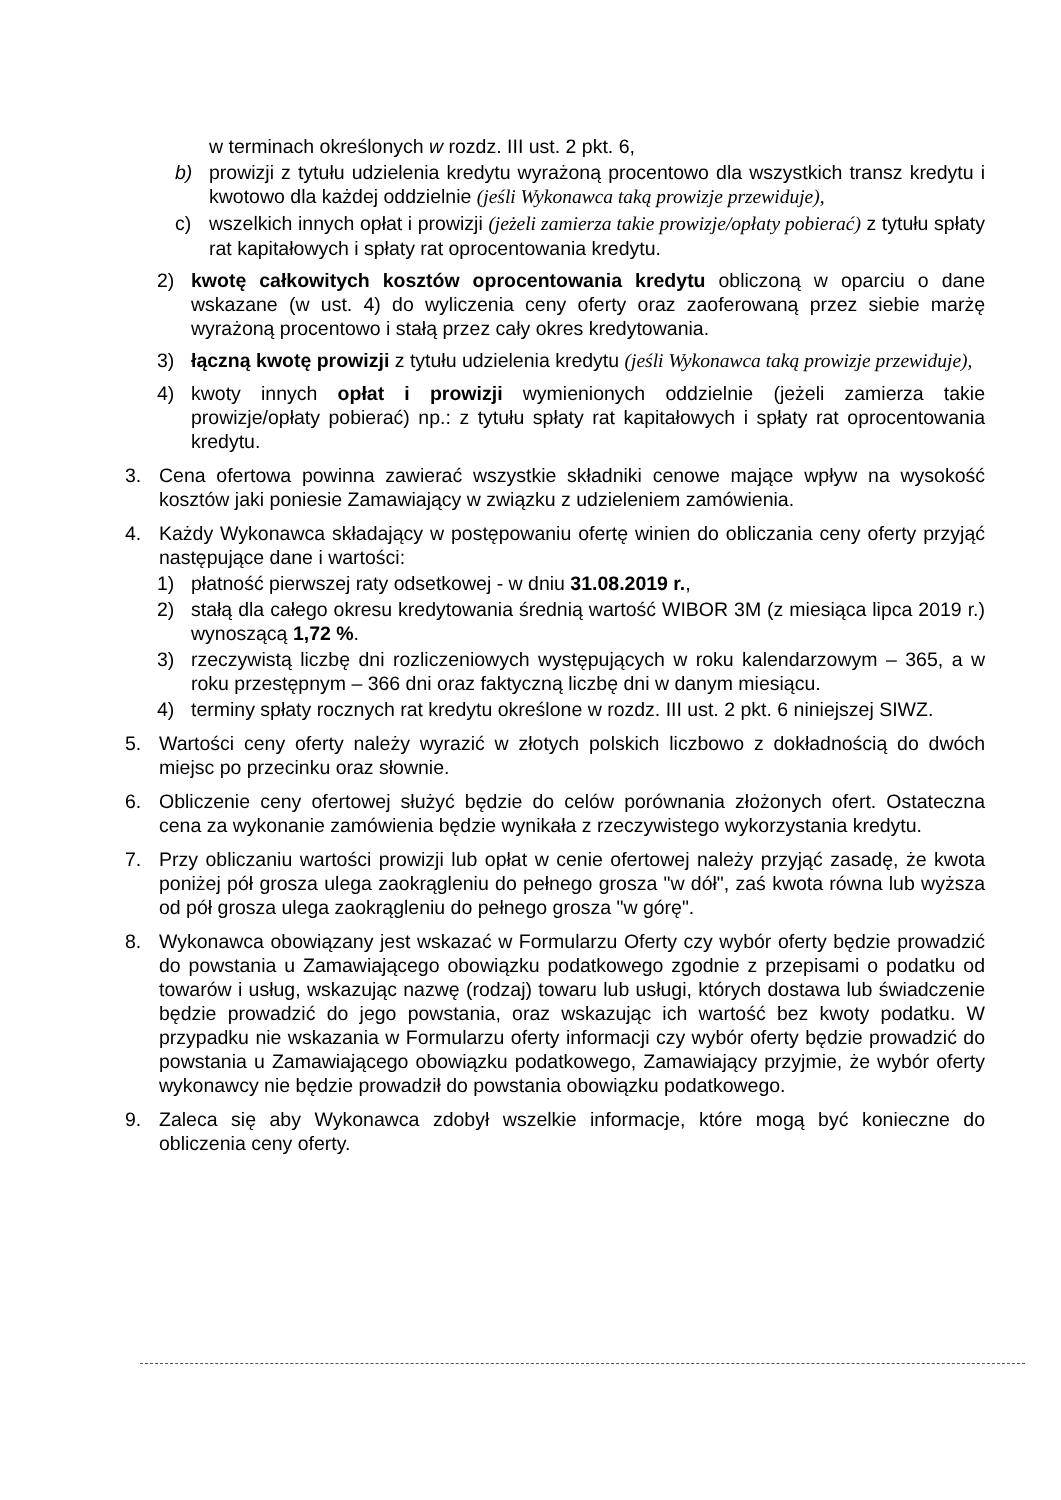w terminach określonych w rozdz. III ust. 2 pkt. 6,
b) prowizji z tytułu udzielenia kredytu wyrażoną procentowo dla wszystkich transz kredytu i kwotowo dla każdej oddzielnie (jeśli Wykonawca taką prowizje przewiduje),
c) wszelkich innych opłat i prowizji (jeżeli zamierza takie prowizje/opłaty pobierać) z tytułu spłaty rat kapitałowych i spłaty rat oprocentowania kredytu.
2) kwotę całkowitych kosztów oprocentowania kredytu obliczoną w oparciu o dane wskazane (w ust. 4) do wyliczenia ceny oferty oraz zaoferowaną przez siebie marżę wyrażoną procentowo i stałą przez cały okres kredytowania.
3) łączną kwotę prowizji z tytułu udzielenia kredytu (jeśli Wykonawca taką prowizje przewiduje),
4) kwoty innych opłat i prowizji wymienionych oddzielnie (jeżeli zamierza takie prowizje/opłaty pobierać) np.: z tytułu spłaty rat kapitałowych i spłaty rat oprocentowania kredytu.
3. Cena ofertowa powinna zawierać wszystkie składniki cenowe mające wpływ na wysokość kosztów jaki poniesie Zamawiający w związku z udzieleniem zamówienia.
4. Każdy Wykonawca składający w postępowaniu ofertę winien do obliczania ceny oferty przyjąć następujące dane i wartości:
1) płatność pierwszej raty odsetkowej - w dniu 31.08.2019 r.,
2) stałą dla całego okresu kredytowania średnią wartość WIBOR 3M (z miesiąca lipca 2019 r.) wynoszącą 1,72 %.
3) rzeczywistą liczbę dni rozliczeniowych występujących w roku kalendarzowym – 365, a w roku przestępnym – 366 dni oraz faktyczną liczbę dni w danym miesiącu.
4) terminy spłaty rocznych rat kredytu określone w rozdz. III ust. 2 pkt. 6 niniejszej SIWZ.
5. Wartości ceny oferty należy wyrazić w złotych polskich liczbowo z dokładnością do dwóch miejsc po przecinku oraz słownie.
6. Obliczenie ceny ofertowej służyć będzie do celów porównania złożonych ofert. Ostateczna cena za wykonanie zamówienia będzie wynikała z rzeczywistego wykorzystania kredytu.
7. Przy obliczaniu wartości prowizji lub opłat w cenie ofertowej należy przyjąć zasadę, że kwota poniżej pół grosza ulega zaokrągleniu do pełnego grosza "w dół", zaś kwota równa lub wyższa od pół grosza ulega zaokrągleniu do pełnego grosza "w górę".
8. Wykonawca obowiązany jest wskazać w Formularzu Oferty czy wybór oferty będzie prowadzić do powstania u Zamawiającego obowiązku podatkowego zgodnie z przepisami o podatku od towarów i usług, wskazując nazwę (rodzaj) towaru lub usługi, których dostawa lub świadczenie będzie prowadzić do jego powstania, oraz wskazując ich wartość bez kwoty podatku. W przypadku nie wskazania w Formularzu oferty informacji czy wybór oferty będzie prowadzić do powstania u Zamawiającego obowiązku podatkowego, Zamawiający przyjmie, że wybór oferty wykonawcy nie będzie prowadził do powstania obowiązku podatkowego.
9. Zaleca się aby Wykonawca zdobył wszelkie informacje, które mogą być konieczne do obliczenia ceny oferty.